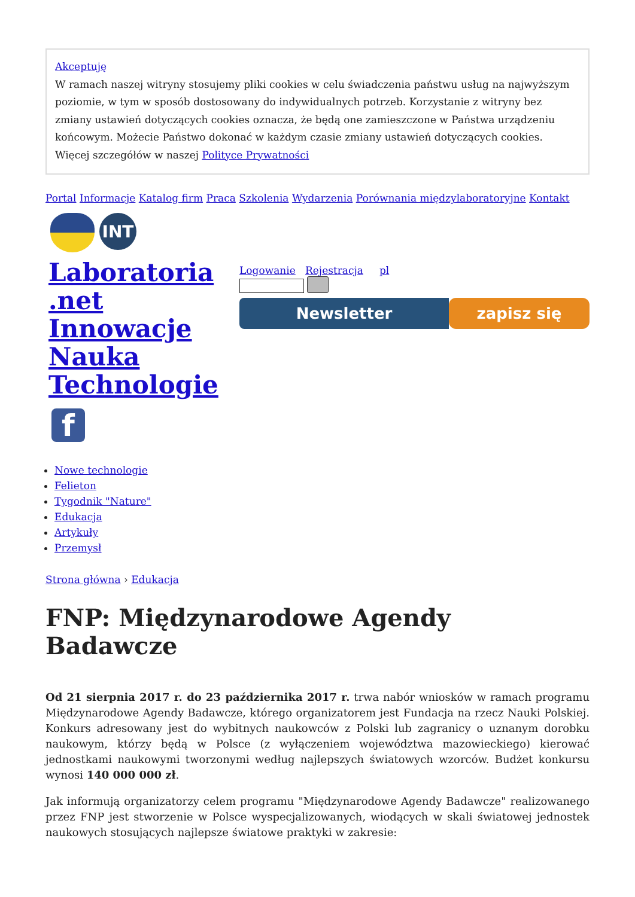Akceptuję
W ramach naszej witryny stosujemy pliki cookies w celu świadczenia państwu usług na najwyższym poziomie, w tym w sposób dostosowany do indywidualnych potrzeb. Korzystanie z witryny bez zmiany ustawień dotyczących cookies oznacza, że będą one zamieszczone w Państwa urządzeniu końcowym. Możecie Państwo dokonać w każdym czasie zmiany ustawień dotyczących cookies. Więcej szczegółów w naszej Polityce Prywatności
Portal Informacje Katalog firm Praca Szkolenia Wydarzenia Porównania międzylaboratoryjne Kontakt
INT
Laboratoria .net Innowacje Nauka Technologie
Logowanie Rejestracja pl
Newsletter zapisz się
f
Nowe technologie
Felieton
Tygodnik "Nature"
Edukacja
Artykuły
Przemysł
Strona główna › Edukacja
FNP: Międzynarodowe Agendy Badawcze
Od 21 sierpnia 2017 r. do 23 października 2017 r. trwa nabór wniosków w ramach programu Międzynarodowe Agendy Badawcze, którego organizatorem jest Fundacja na rzecz Nauki Polskiej. Konkurs adresowany jest do wybitnych naukowców z Polski lub zagranicy o uznanym dorobku naukowym, którzy będą w Polsce (z wyłączeniem województwa mazowieckiego) kierować jednostkami naukowymi tworzonymi według najlepszych światowych wzorców. Budżet konkursu wynosi 140 000 000 zł.
Jak informują organizatorzy celem programu "Międzynarodowe Agendy Badawcze" realizowanego przez FNP jest stworzenie w Polsce wyspecjalizowanych, wiodących w skali światowej jednostek naukowych stosujących najlepsze światowe praktyki w zakresie: